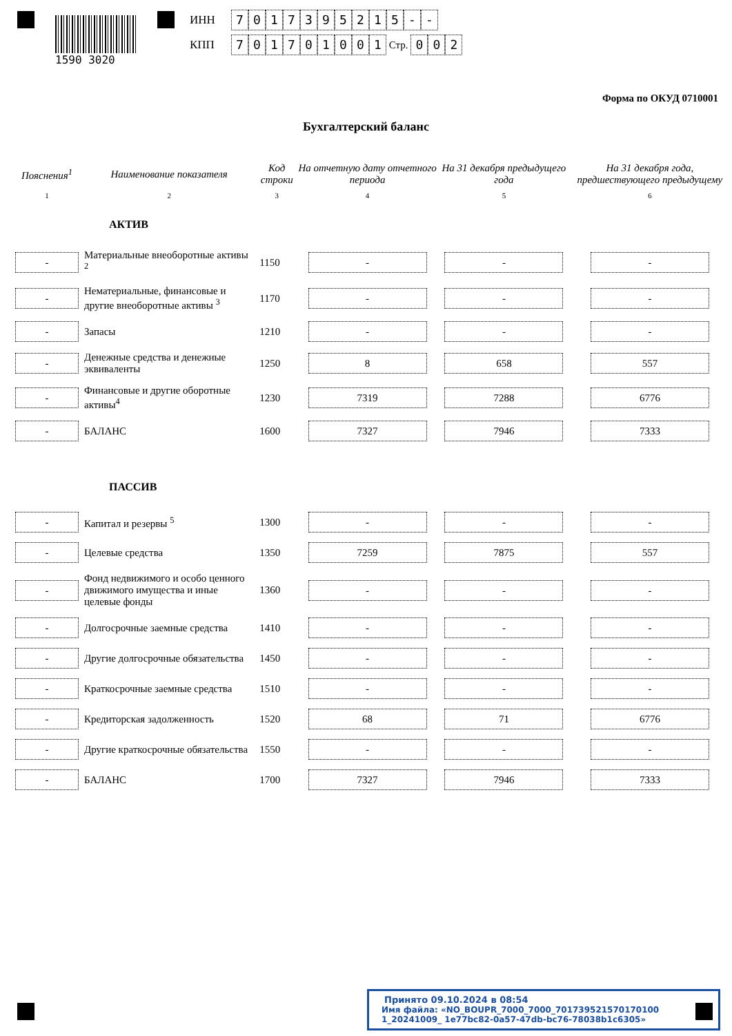1590 3020
ИНН 7017395215 - -
КПП 701701001 Стр. 0 0 2
Форма по ОКУД 0710001
Бухгалтерский баланс
| Пояснения<sup>1</sup> | Наименование показателя | Код строки | На отчетную дату отчетного периода | На 31 декабря предыдущего года | На 31 декабря года, предшествующего предыдущему |
| --- | --- | --- | --- | --- | --- |
| 1 | 2 | 3 | 4 | 5 | 6 |
| АКТИВ | | | | | |
| - | Материальные внеоборотные активы <sup>2</sup> | 1150 | - | - | - |
| - | Нематериальные, финансовые и другие внеоборотные активы <sup>3</sup> | 1170 | - | - | - |
| - | Запасы | 1210 | - | - | - |
| - | Денежные средства и денежные эквиваленты | 1250 | 8 | 658 | 557 |
| - | Финансовые и другие оборотные активы<sup>4</sup> | 1230 | 7319 | 7288 | 6776 |
| - | БАЛАНС | 1600 | 7327 | 7946 | 7333 |
| ПАССИВ | | | | | |
| - | Капитал и резервы <sup>5</sup> | 1300 | - | - | - |
| - | Целевые средства | 1350 | 7259 | 7875 | 557 |
| - | Фонд недвижимого и особо ценного движимого имущества и иные целевые фонды | 1360 | - | - | - |
| - | Долгосрочные заемные средства | 1410 | - | - | - |
| - | Другие долгосрочные обязательства | 1450 | - | - | - |
| - | Краткосрочные заемные средства | 1510 | - | - | - |
| - | Кредиторская задолженность | 1520 | 68 | 71 | 6776 |
| - | Другие краткосрочные обязательства | 1550 | - | - | - |
| - | БАЛАНС | 1700 | 7327 | 7946 | 7333 |
Принято 09.10.2024 в 08:54
Имя файла: «NO_BOUPR_7000_7000_701739521570170100​1_20241009_ 1e77bc82-0a57-47db-bc76-78038b1c6305»